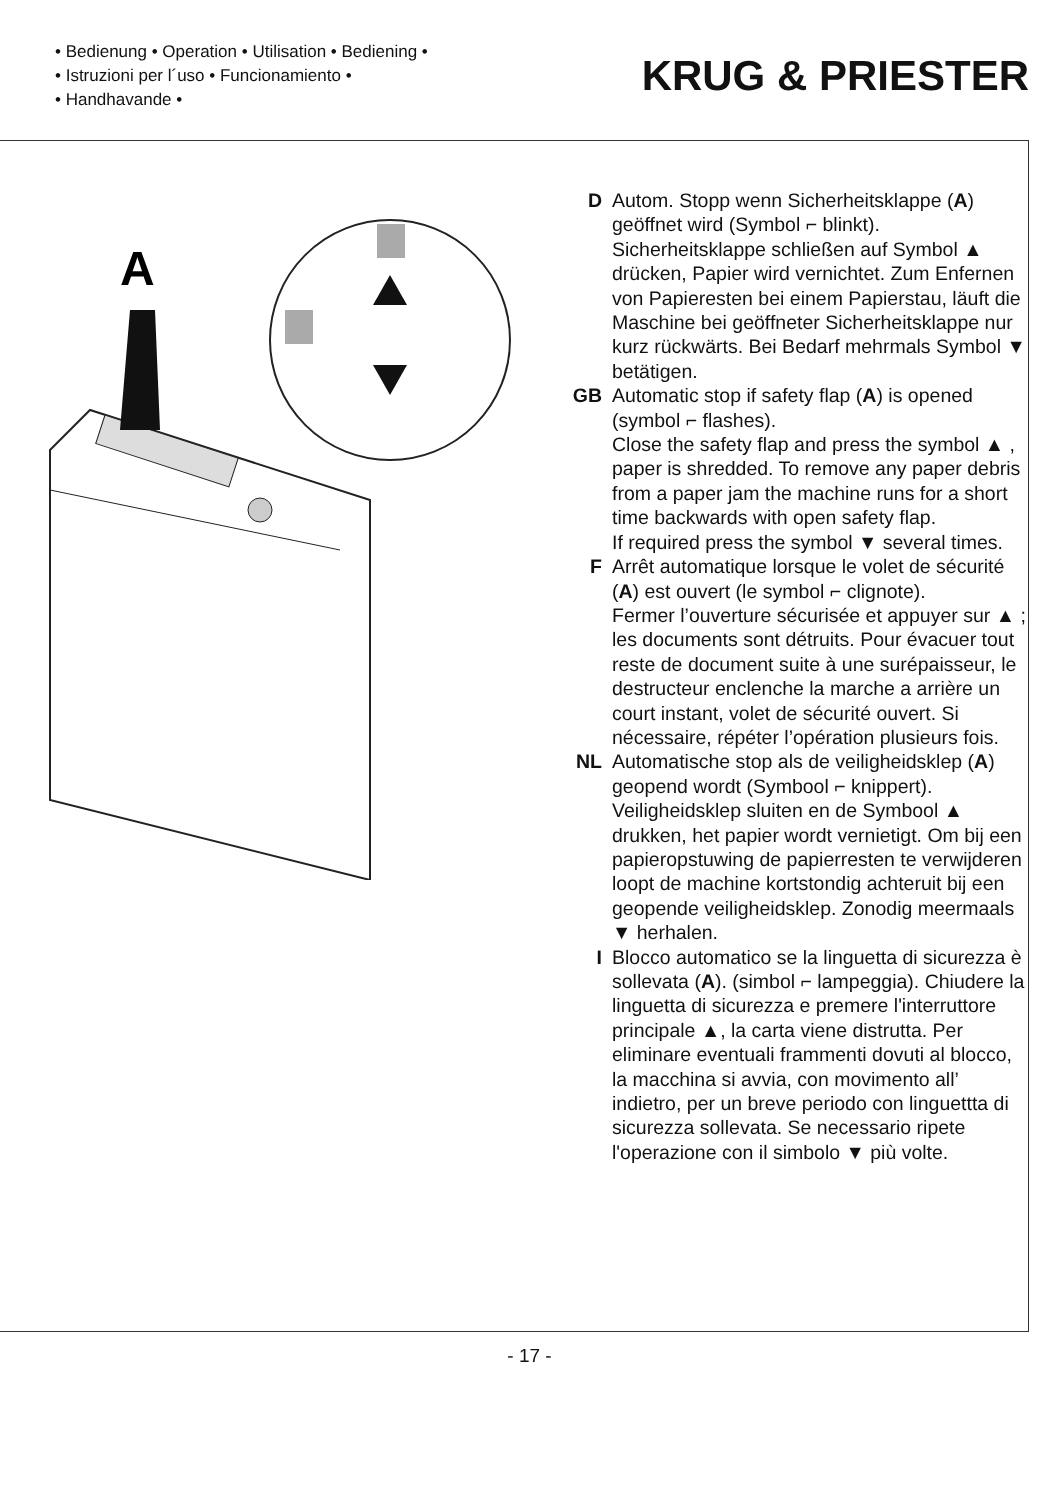• Bedienung • Operation • Utilisation • Bediening •
• Istruzioni per l´uso • Funcionamiento •
• Handhavande •
KRUG & PRIESTER
A
D Autom. Stopp wenn Sicherheitsklappe (A) geöffnet wird (Symbol ⌐ blinkt). Sicherheitsklappe schließen auf Symbol ▲ drücken, Papier wird vernichtet. Zum Enfernen von Papieresten bei einem Papierstau, läuft die Maschine bei geöffneter Sicherheitsklappe nur kurz rückwärts. Bei Bedarf mehrmals Symbol ▼ betätigen.
GB Automatic stop if safety flap (A) is opened (symbol ⌐ flashes).
Close the safety flap and press the symbol ▲ , paper is shredded. To remove any paper debris from a paper jam the machine runs for a short time backwards with open safety flap.
If required press the symbol ▼ several times.
F Arrêt automatique lorsque le volet de sécurité (A) est ouvert (le symbol ⌐ clignote).
Fermer l’ouverture sécurisée et appuyer sur ▲ ; les documents sont détruits. Pour évacuer tout reste de document suite à une surépaisseur, le destructeur enclenche la marche a arrière un court instant, volet de sécurité ouvert. Si nécessaire, répéter l’opération plusieurs fois.
NL Automatische stop als de veiligheidsklep (A) geopend wordt (Symbool ⌐ knippert). Veiligheidsklep sluiten en de Symbool ▲ drukken, het papier wordt vernietigt. Om bij een papieropstuwing de papierresten te verwijderen loopt de machine kortstondig achteruit bij een geopende veiligheidsklep. Zonodig meermaals ▼ herhalen.
I Blocco automatico se la linguetta di sicurezza è sollevata (A). (simbol ⌐ lampeggia). Chiudere la linguetta di sicurezza e premere l'interruttore principale ▲, la carta viene distrutta. Per eliminare eventuali frammenti dovuti al blocco, la macchina si avvia, con movimento all’ indietro, per un breve periodo con linguettta di sicurezza sollevata. Se necessario ripete l'operazione con il simbolo ▼ più volte.
- 17 -